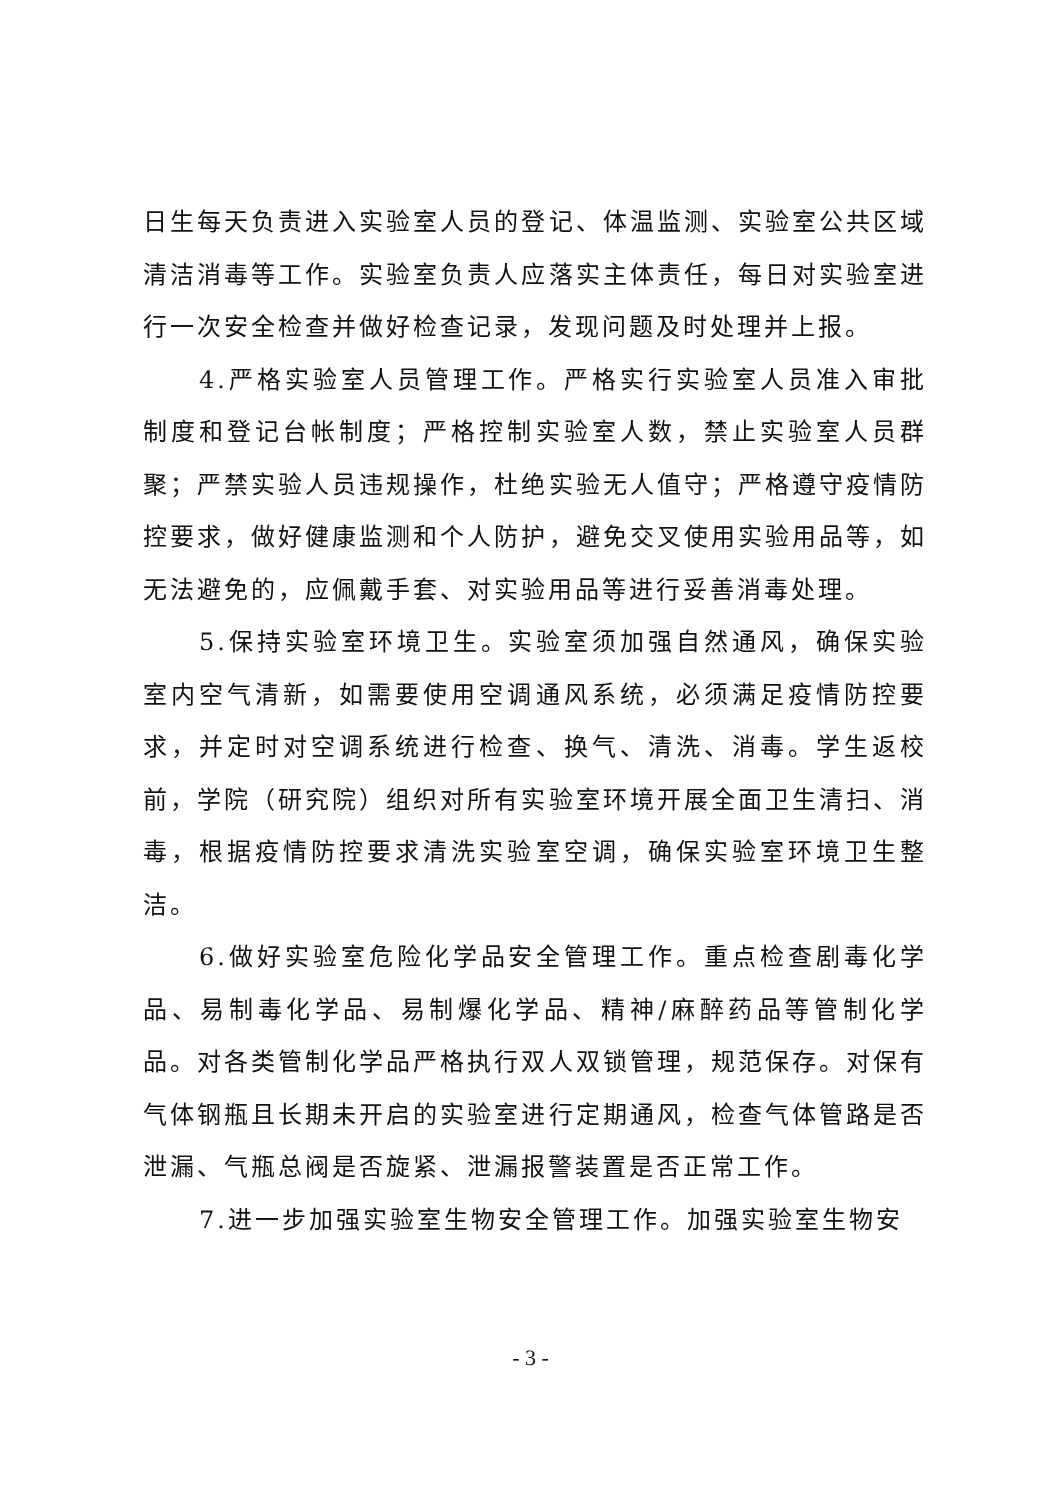日生每天负责进入实验室人员的登记、体温监测、实验室公共区域清洁消毒等工作。实验室负责人应落实主体责任，每日对实验室进行一次安全检查并做好检查记录，发现问题及时处理并上报。
4.严格实验室人员管理工作。严格实行实验室人员准入审批制度和登记台帐制度；严格控制实验室人数，禁止实验室人员群聚；严禁实验人员违规操作，杜绝实验无人值守；严格遵守疫情防控要求，做好健康监测和个人防护，避免交叉使用实验用品等，如无法避免的，应佩戴手套、对实验用品等进行妥善消毒处理。
5.保持实验室环境卫生。实验室须加强自然通风，确保实验室内空气清新，如需要使用空调通风系统，必须满足疫情防控要求，并定时对空调系统进行检查、换气、清洗、消毒。学生返校前，学院（研究院）组织对所有实验室环境开展全面卫生清扫、消毒，根据疫情防控要求清洗实验室空调，确保实验室环境卫生整洁。
6.做好实验室危险化学品安全管理工作。重点检查剧毒化学品、易制毒化学品、易制爆化学品、精神/麻醉药品等管制化学品。对各类管制化学品严格执行双人双锁管理，规范保存。对保有气体钢瓶且长期未开启的实验室进行定期通风，检查气体管路是否泄漏、气瓶总阀是否旋紧、泄漏报警装置是否正常工作。
7.进一步加强实验室生物安全管理工作。加强实验室生物安
- 3 -